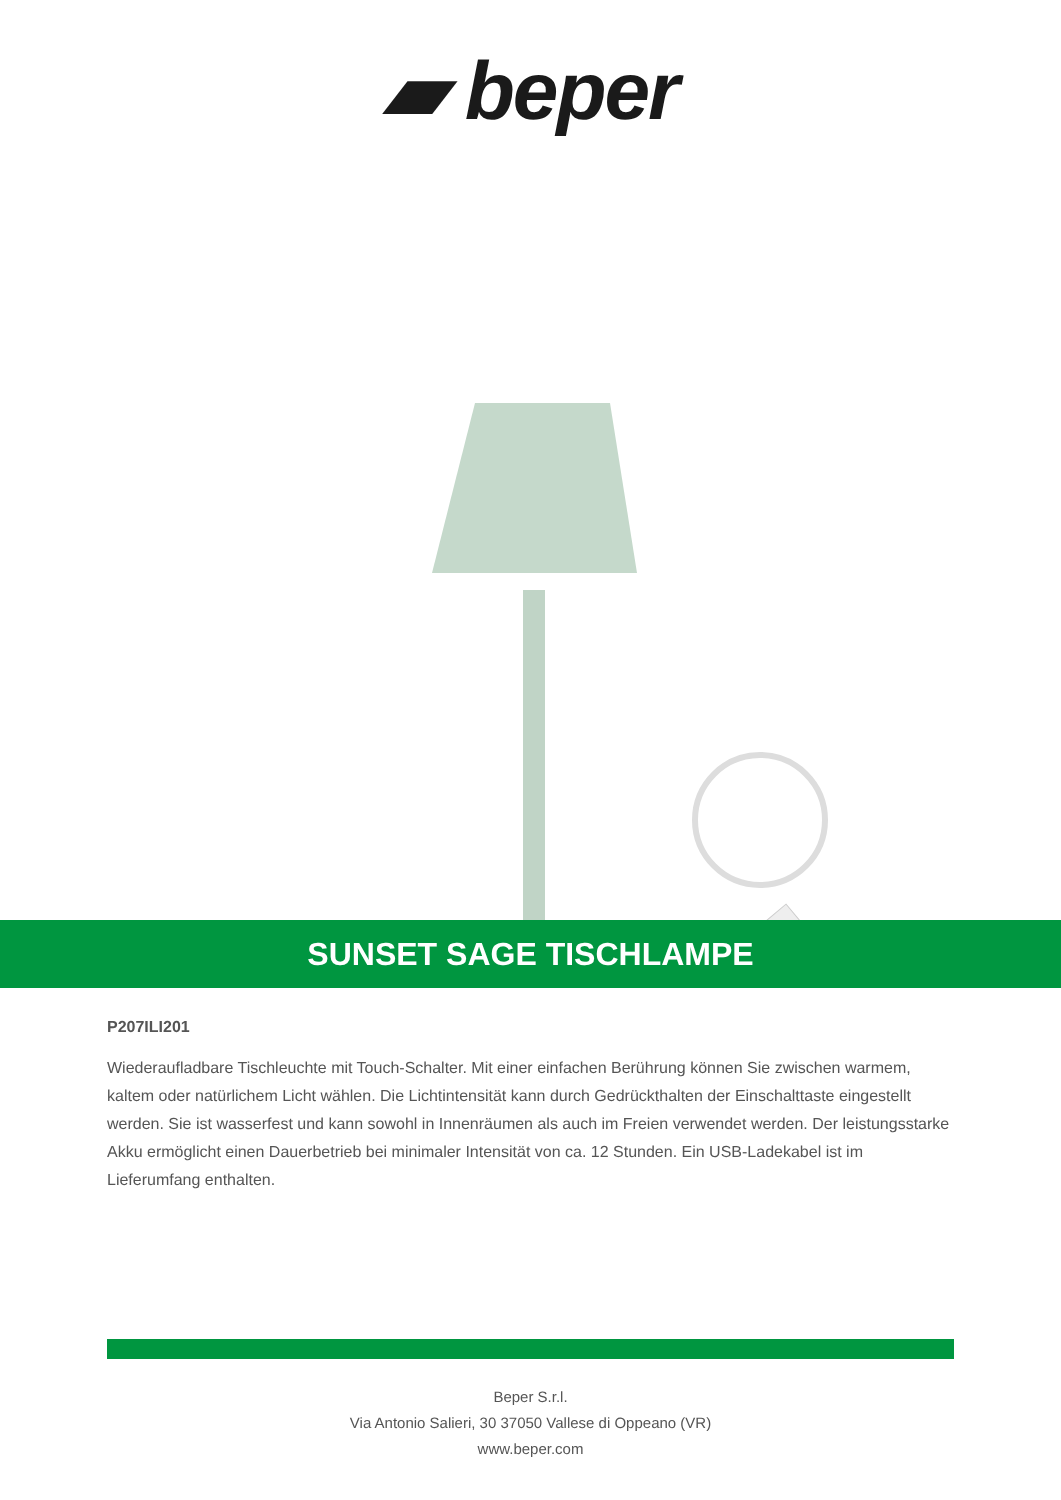▰ beper
SUNSET SAGE TISCHLAMPE
P207ILI201
Wiederaufladbare Tischleuchte mit Touch-Schalter. Mit einer einfachen Berührung können Sie zwischen warmem, kaltem oder natürlichem Licht wählen. Die Lichtintensität kann durch Gedrückthalten der Einschalttaste eingestellt werden. Sie ist wasserfest und kann sowohl in Innenräumen als auch im Freien verwendet werden. Der leistungsstarke Akku ermöglicht einen Dauerbetrieb bei minimaler Intensität von ca. 12 Stunden. Ein USB-Ladekabel ist im Lieferumfang enthalten.
Beper S.r.l.
Via Antonio Salieri, 30 37050 Vallese di Oppeano (VR)
www.beper.com